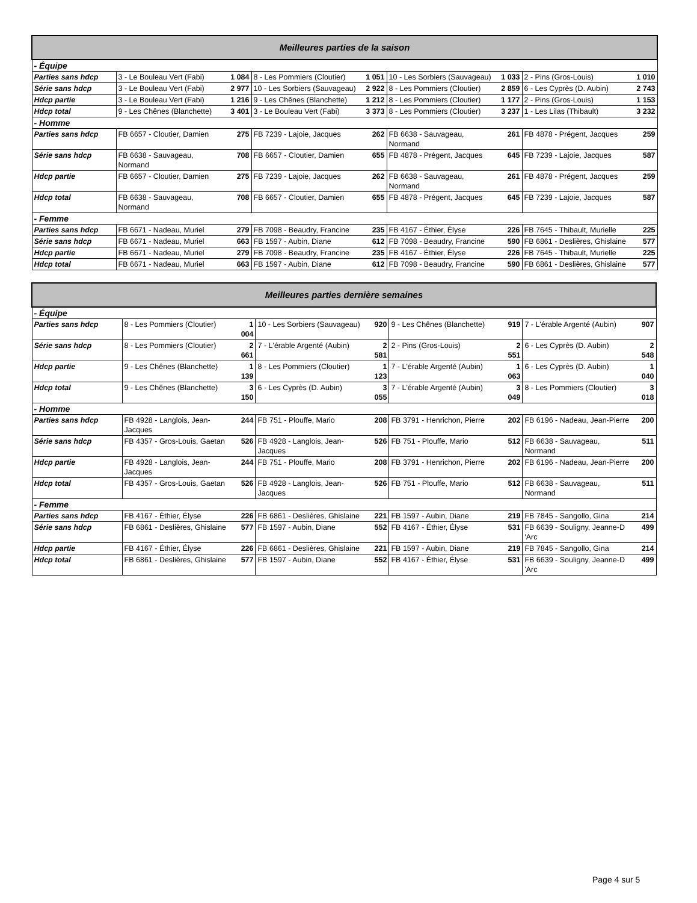| Meilleures parties de la saison | | | | | | | | |
| --- | --- | --- | --- | --- | --- | --- | --- | --- |
| - Équipe | | | | | | | | |
| Parties sans hdcp | 3 - Le Bouleau Vert (Fabi) | 1 084 | 8 - Les Pommiers (Cloutier) | 1 051 | 10 - Les Sorbiers (Sauvageau) | 1 033 | 2 - Pins (Gros-Louis) | 1 010 |
| Série sans hdcp | 3 - Le Bouleau Vert (Fabi) | 2 977 | 10 - Les Sorbiers (Sauvageau) | 2 922 | 8 - Les Pommiers (Cloutier) | 2 859 | 6 - Les Cyprès (D. Aubin) | 2 743 |
| Hdcp partie | 3 - Le Bouleau Vert (Fabi) | 1 216 | 9 - Les Chênes (Blanchette) | 1 212 | 8 - Les Pommiers (Cloutier) | 1 177 | 2 - Pins (Gros-Louis) | 1 153 |
| Hdcp total | 9 - Les Chênes (Blanchette) | 3 401 | 3 - Le Bouleau Vert (Fabi) | 3 373 | 8 - Les Pommiers (Cloutier) | 3 237 | 1 - Les Lilas (Thibault) | 3 232 |
| - Homme | | | | | | | | |
| Parties sans hdcp | FB 6657 - Cloutier, Damien | 275 | FB 7239 - Lajoie, Jacques | 262 | FB 6638 - Sauvageau, Normand | 261 | FB 4878 - Prégent, Jacques | 259 |
| Série sans hdcp | FB 6638 - Sauvageau, Normand | 708 | FB 6657 - Cloutier, Damien | 655 | FB 4878 - Prégent, Jacques | 645 | FB 7239 - Lajoie, Jacques | 587 |
| Hdcp partie | FB 6657 - Cloutier, Damien | 275 | FB 7239 - Lajoie, Jacques | 262 | FB 6638 - Sauvageau, Normand | 261 | FB 4878 - Prégent, Jacques | 259 |
| Hdcp total | FB 6638 - Sauvageau, Normand | 708 | FB 6657 - Cloutier, Damien | 655 | FB 4878 - Prégent, Jacques | 645 | FB 7239 - Lajoie, Jacques | 587 |
| - Femme | | | | | | | | |
| Parties sans hdcp | FB 6671 - Nadeau, Muriel | 279 | FB 7098 - Beaudry, Francine | 235 | FB 4167 - Éthier, Élyse | 226 | FB 7645 - Thibault, Murielle | 225 |
| Série sans hdcp | FB 6671 - Nadeau, Muriel | 663 | FB 1597 - Aubin, Diane | 612 | FB 7098 - Beaudry, Francine | 590 | FB 6861 - Deslières, Ghislaine | 577 |
| Hdcp partie | FB 6671 - Nadeau, Muriel | 279 | FB 7098 - Beaudry, Francine | 235 | FB 4167 - Éthier, Élyse | 226 | FB 7645 - Thibault, Murielle | 225 |
| Hdcp total | FB 6671 - Nadeau, Muriel | 663 | FB 1597 - Aubin, Diane | 612 | FB 7098 - Beaudry, Francine | 590 | FB 6861 - Deslières, Ghislaine | 577 |
| Meilleures parties dernière semaines | | | | | | | | |
| --- | --- | --- | --- | --- | --- | --- | --- | --- |
| - Équipe | | | | | | | | |
| Parties sans hdcp | 8 - Les Pommiers (Cloutier) | 1 004 | 10 - Les Sorbiers (Sauvageau) | 920 | 9 - Les Chênes (Blanchette) | 919 | 7 - L'érable Argenté (Aubin) | 907 |
| Série sans hdcp | 8 - Les Pommiers (Cloutier) | 2 661 | 7 - L'érable Argenté (Aubin) | 2 581 | 2 - Pins (Gros-Louis) | 2 551 | 6 - Les Cyprès (D. Aubin) | 2 548 |
| Hdcp partie | 9 - Les Chênes (Blanchette) | 1 139 | 8 - Les Pommiers (Cloutier) | 1 123 | 7 - L'érable Argenté (Aubin) | 1 063 | 6 - Les Cyprès (D. Aubin) | 1 040 |
| Hdcp total | 9 - Les Chênes (Blanchette) | 3 150 | 6 - Les Cyprès (D. Aubin) | 3 055 | 7 - L'érable Argenté (Aubin) | 3 049 | 8 - Les Pommiers (Cloutier) | 3 018 |
| - Homme | | | | | | | | |
| Parties sans hdcp | FB 4928 - Langlois, Jean-Jacques | 244 | FB 751 - Plouffe, Mario | 208 | FB 3791 - Henrichon, Pierre | 202 | FB 6196 - Nadeau, Jean-Pierre | 200 |
| Série sans hdcp | FB 4357 - Gros-Louis, Gaetan | 526 | FB 4928 - Langlois, Jean-Jacques | 526 | FB 751 - Plouffe, Mario | 512 | FB 6638 - Sauvageau, Normand | 511 |
| Hdcp partie | FB 4928 - Langlois, Jean-Jacques | 244 | FB 751 - Plouffe, Mario | 208 | FB 3791 - Henrichon, Pierre | 202 | FB 6196 - Nadeau, Jean-Pierre | 200 |
| Hdcp total | FB 4357 - Gros-Louis, Gaetan | 526 | FB 4928 - Langlois, Jean-Jacques | 526 | FB 751 - Plouffe, Mario | 512 | FB 6638 - Sauvageau, Normand | 511 |
| - Femme | | | | | | | | |
| Parties sans hdcp | FB 4167 - Éthier, Élyse | 226 | FB 6861 - Deslières, Ghislaine | 221 | FB 1597 - Aubin, Diane | 219 | FB 7845 - Sangollo, Gina | 214 |
| Série sans hdcp | FB 6861 - Deslières, Ghislaine | 577 | FB 1597 - Aubin, Diane | 552 | FB 4167 - Éthier, Élyse | 531 | FB 6639 - Souligny, Jeanne-D 'Arc | 499 |
| Hdcp partie | FB 4167 - Éthier, Élyse | 226 | FB 6861 - Deslières, Ghislaine | 221 | FB 1597 - Aubin, Diane | 219 | FB 7845 - Sangollo, Gina | 214 |
| Hdcp total | FB 6861 - Deslières, Ghislaine | 577 | FB 1597 - Aubin, Diane | 552 | FB 4167 - Éthier, Élyse | 531 | FB 6639 - Souligny, Jeanne-D 'Arc | 499 |
Page 4 sur 5